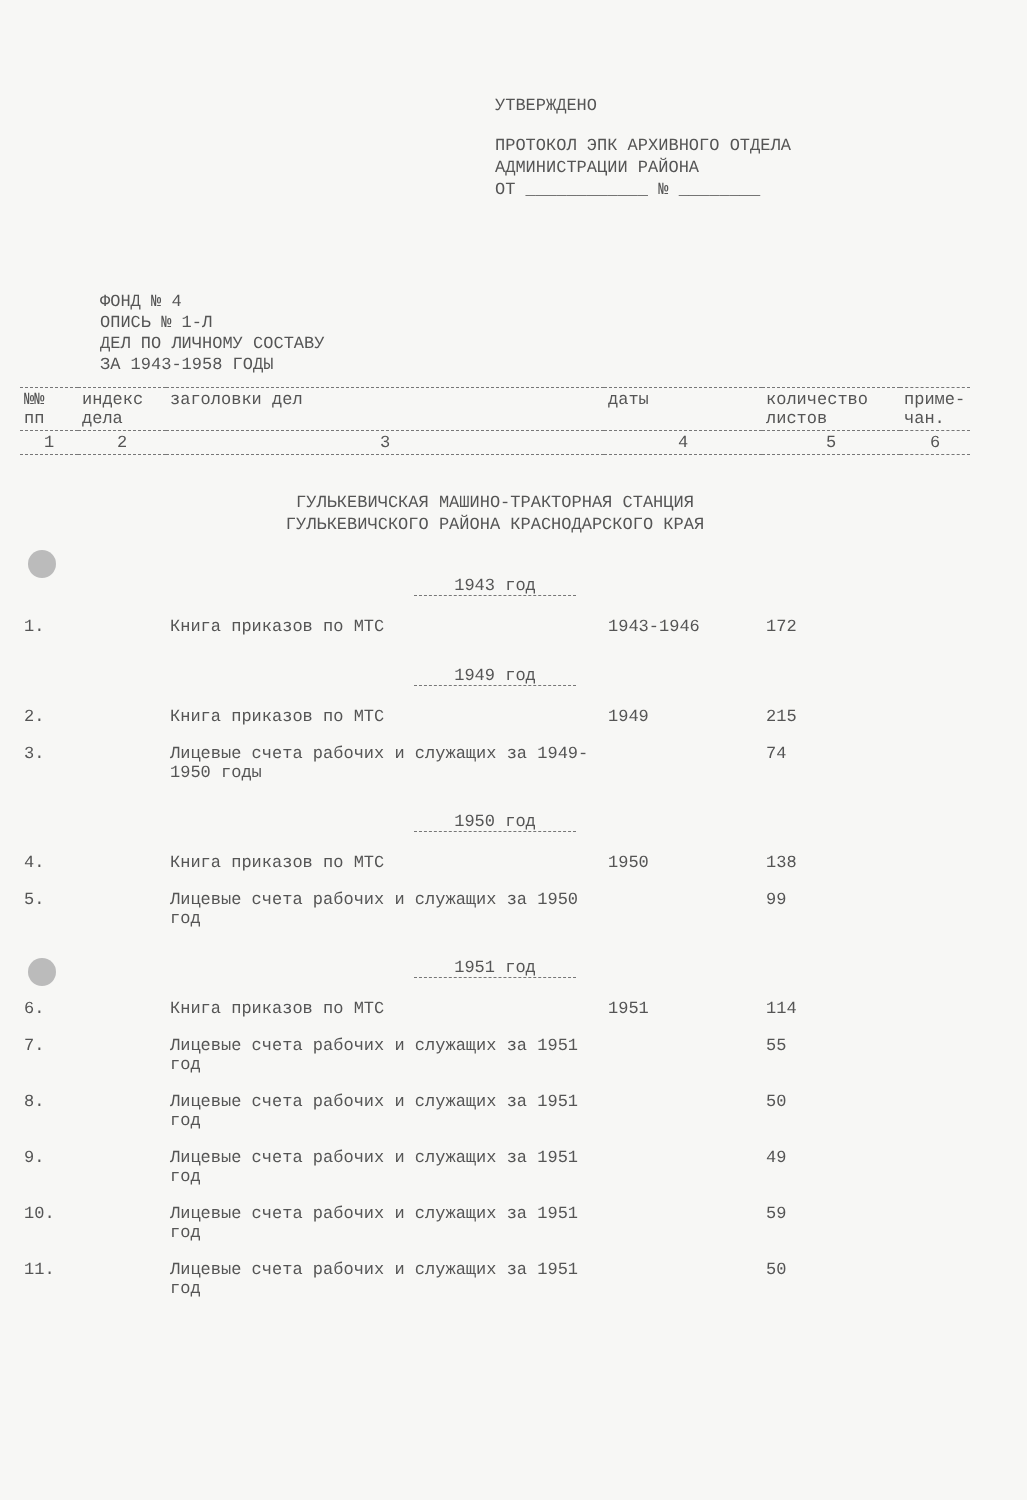УТВЕРЖДЕНО
ПРОТОКОЛ ЭПК АРХИВНОГО ОТДЕЛА
АДМИНИСТРАЦИИ РАЙОНА
ОТ ____________ № ________
ФОНД № 4
ОПИСЬ № 1-Л
ДЕЛ ПО ЛИЧНОМУ СОСТАВУ
ЗА 1943-1958 ГОДЫ
| №№ пп | индекс дела | заголовки дел | даты | количество листов | приме­чан. |
| --- | --- | --- | --- | --- | --- |
| 1 | 2 | 3 | 4 | 5 | 6 |
| ГУЛЬКЕВИЧСКАЯ МАШИНО-ТРАКТОРНАЯ СТАНЦИЯ ГУЛЬКЕВИЧСКОГО РАЙОНА КРАСНОДАРСКОГО КРАЯ | | | | | |
| 1943 год | | | | | |
| 1. | | Книга приказов по МТС | 1943-1946 | 172 | |
| 1949 год | | | | | |
| 2. | | Книга приказов по МТС | 1949 | 215 | |
| 3. | | Лицевые счета рабочих и служащих за 1949-1950 годы | | 74 | |
| 1950 год | | | | | |
| 4. | | Книга приказов по МТС | 1950 | 138 | |
| 5. | | Лицевые счета рабочих и служащих за 1950 год | | 99 | |
| 1951 год | | | | | |
| 6. | | Книга приказов по МТС | 1951 | 114 | |
| 7. | | Лицевые счета рабочих и служащих за 1951 год | | 55 | |
| 8. | | Лицевые счета рабочих и служащих за 1951 год | | 50 | |
| 9. | | Лицевые счета рабочих и служащих за 1951 год | | 49 | |
| 10. | | Лицевые счета рабочих и служащих за 1951 год | | 59 | |
| 11. | | Лицевые счета рабочих и служащих за 1951 год | | 50 | |